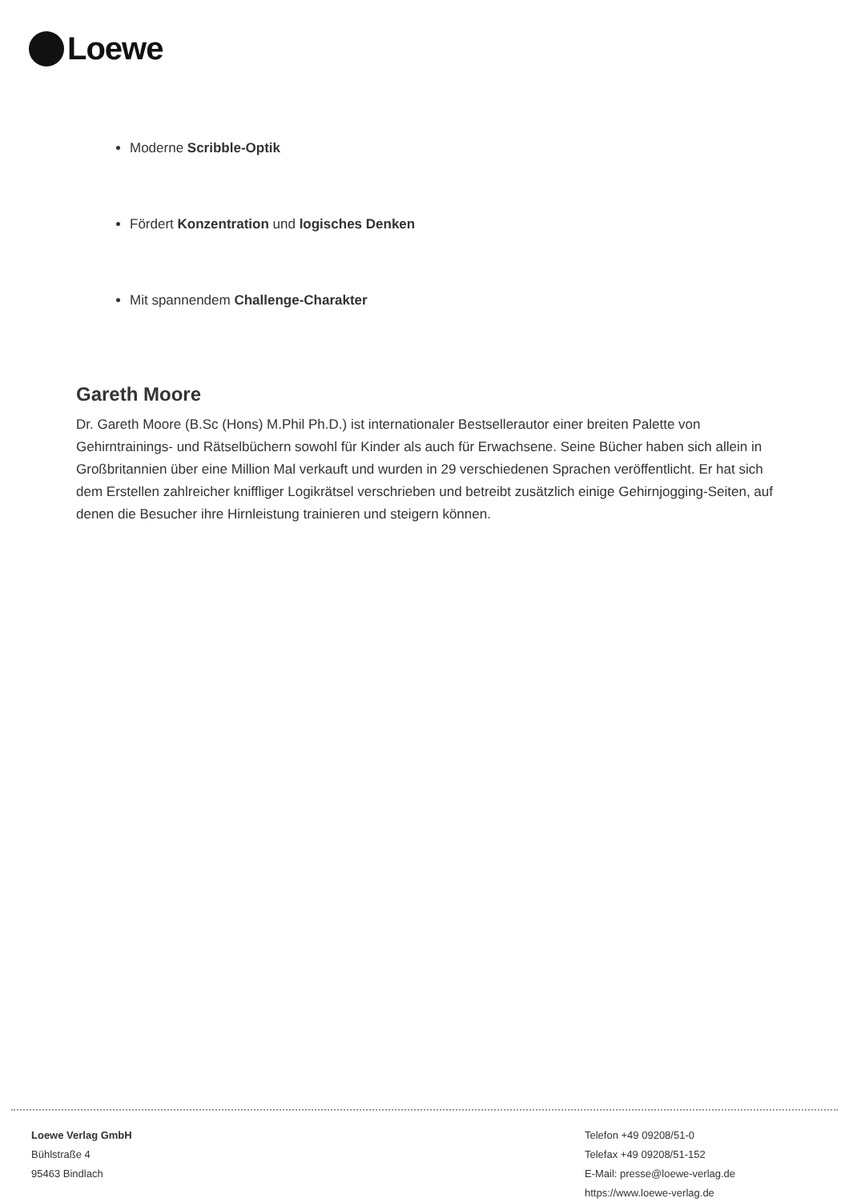Loewe
Moderne Scribble-Optik
Fördert Konzentration und logisches Denken
Mit spannendem Challenge-Charakter
Gareth Moore
Dr. Gareth Moore (B.Sc (Hons) M.Phil Ph.D.) ist internationaler Bestsellerautor einer breiten Palette von Gehirntrainings- und Rätselbüchern sowohl für Kinder als auch für Erwachsene. Seine Bücher haben sich allein in Großbritannien über eine Million Mal verkauft und wurden in 29 verschiedenen Sprachen veröffentlicht. Er hat sich dem Erstellen zahlreicher kniffliger Logikrätsel verschrieben und betreibt zusätzlich einige Gehirnjogging-Seiten, auf denen die Besucher ihre Hirnleistung trainieren und steigern können.
Loewe Verlag GmbH
Bühlstraße 4
95463 Bindlach
Telefon +49 09208/51-0
Telefax +49 09208/51-152
E-Mail: presse@loewe-verlag.de
https://www.loewe-verlag.de